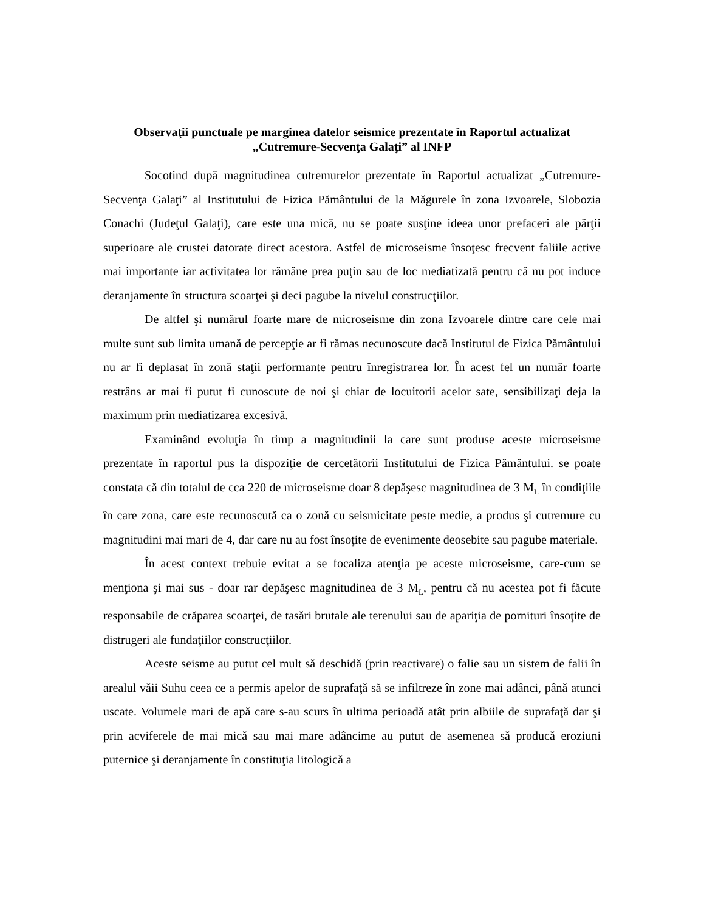Observaţii punctuale pe marginea datelor seismice prezentate în Raportul actualizat „Cutremure-Secvenţa Galaţi” al INFP
Socotind după magnitudinea cutremurelor prezentate în Raportul actualizat „Cutremure-Secvenţa Galaţi” al Institutului de Fizica Pământului de la Măgurele în zona Izvoarele, Slobozia Conachi (Judeţul Galaţi), care este una mică, nu se poate susţine ideea unor prefaceri ale părţii superioare ale crustei datorate direct acestora. Astfel de microseisme însoţesc frecvent faliile active mai importante iar activitatea lor rămâne prea puţin sau de loc mediatizată pentru că nu pot induce deranjamente în structura scoarţei şi deci pagube la nivelul construcţiilor.
De altfel şi numărul foarte mare de microseisme din zona Izvoarele dintre care cele mai multe sunt sub limita umană de percepţie ar fi rămas necunoscute dacă Institutul de Fizica Pământului nu ar fi deplasat în zonă staţii performante pentru înregistrarea lor. În acest fel un număr foarte restrâns ar mai fi putut fi cunoscute de noi şi chiar de locuitorii acelor sate, sensibilizaţi deja la maximum prin mediatizarea excesivă.
Examinând evoluţia în timp a magnitudinii la care sunt produse aceste microseisme prezentate în raportul pus la dispoziţie de cercetătorii Institutului de Fizica Pământului. se poate constata că din totalul de cca 220 de microseisme doar 8 depăşesc magnitudinea de 3 M<sub>L</sub> în condiţiile în care zona, care este recunoscută ca o zonă cu seismicitate peste medie, a produs şi cutremure cu magnitudini mai mari de 4, dar care nu au fost însoţite de evenimente deosebite sau pagube materiale.
În acest context trebuie evitat a se focaliza atenţia pe aceste microseisme, care-cum se menţiona şi mai sus - doar rar depăşesc magnitudinea de 3 M<sub>L</sub>, pentru că nu acestea pot fi făcute responsabile de crăparea scoarţei, de tasări brutale ale terenului sau de apariţia de pornituri însoţite de distrugeri ale fundaţiilor construcţiilor.
Aceste seisme au putut cel mult să deschidă (prin reactivare) o falie sau un sistem de falii în arealul văii Suhu ceea ce a permis apelor de suprafaţă să se infiltreze în zone mai adânci, până atunci uscate. Volumele mari de apă care s-au scurs în ultima perioadă atât prin albiile de suprafaţă dar şi prin acviferele de mai mică sau mai mare adâncime au putut de asemenea să producă eroziuni puternice şi deranjamente în constituţia litologică a